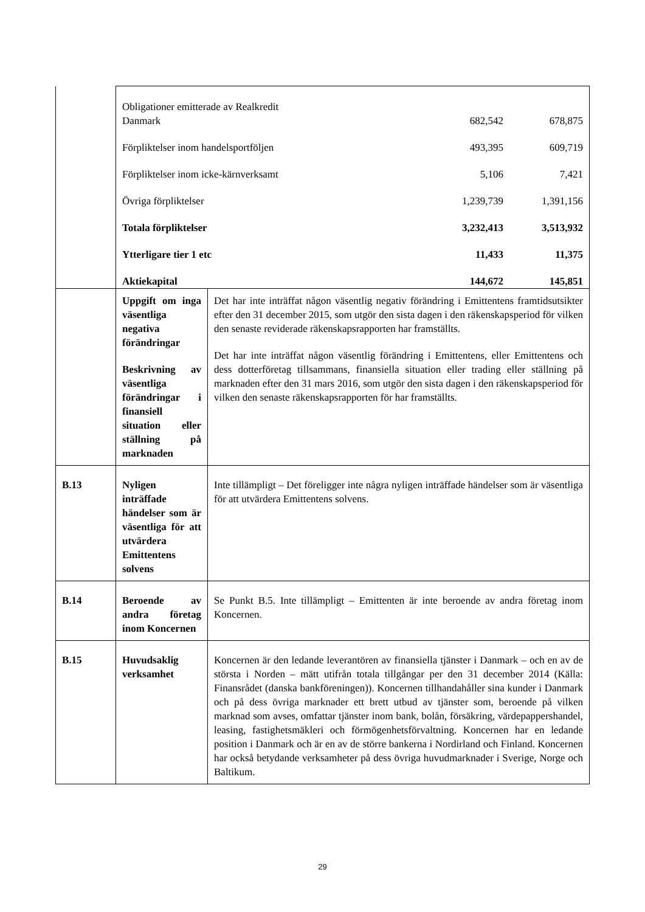| | / Obligationer emitterade av Realkredit Danmark / 682,542 / 678,875 / / Förpliktelser inom handelsportföljen / 493,395 / 609,719 / / Förpliktelser inom icke-kärnverksamt / 5,106 / 7,421 / / Övriga förpliktelser / 1,239,739 / 1,391,156 / / Totala förpliktelser / 3,232,413 / 3,513,932 / / Ytterligare tier 1 etc / 11,433 / 11,375 / / Aktiekapital / 144,672 / 145,851 / | |
| | Uppgift om inga väsentliga negativa förändringar Beskrivning av väsentliga förändringar i finansiell situation eller ställning på marknaden | Det har inte inträffat någon väsentlig negativ förändring i Emittentens framtidsutsikter efter den 31 december 2015, som utgör den sista dagen i den räkenskapsperiod för vilken den senaste reviderade räkenskapsrapporten har framställts. Det har inte inträffat någon väsentlig förändring i Emittentens, eller Emittentens och dess dotterföretag tillsammans, finansiella situation eller trading eller ställning på marknaden efter den 31 mars 2016, som utgör den sista dagen i den räkenskapsperiod för vilken den senaste räkenskapsrapporten för har framställts. |
| B.13 | Nyligen inträffade händelser som är väsentliga för att utvärdera Emittentens solvens | Inte tillämpligt – Det föreligger inte några nyligen inträffade händelser som är väsentliga för att utvärdera Emittentens solvens. |
| B.14 | Beroende av andra företag inom Koncernen | Se Punkt B.5. Inte tillämpligt – Emittenten är inte beroende av andra företag inom Koncernen. |
| B.15 | Huvudsaklig verksamhet | Koncernen är den ledande leverantören av finansiella tjänster i Danmark – och en av de största i Norden – mätt utifrån totala tillgångar per den 31 december 2014 (Källa: Finansrådet (danska bankföreningen)). Koncernen tillhandahåller sina kunder i Danmark och på dess övriga marknader ett brett utbud av tjänster som, beroende på vilken marknad som avses, omfattar tjänster inom bank, bolån, försäkring, värdepappershandel, leasing, fastighetsmäkleri och förmögenhetsförvaltning. Koncernen har en ledande position i Danmark och är en av de större bankerna i Nordirland och Finland. Koncernen har också betydande verksamheter på dess övriga huvudmarknader i Sverige, Norge och Baltikum. |
29